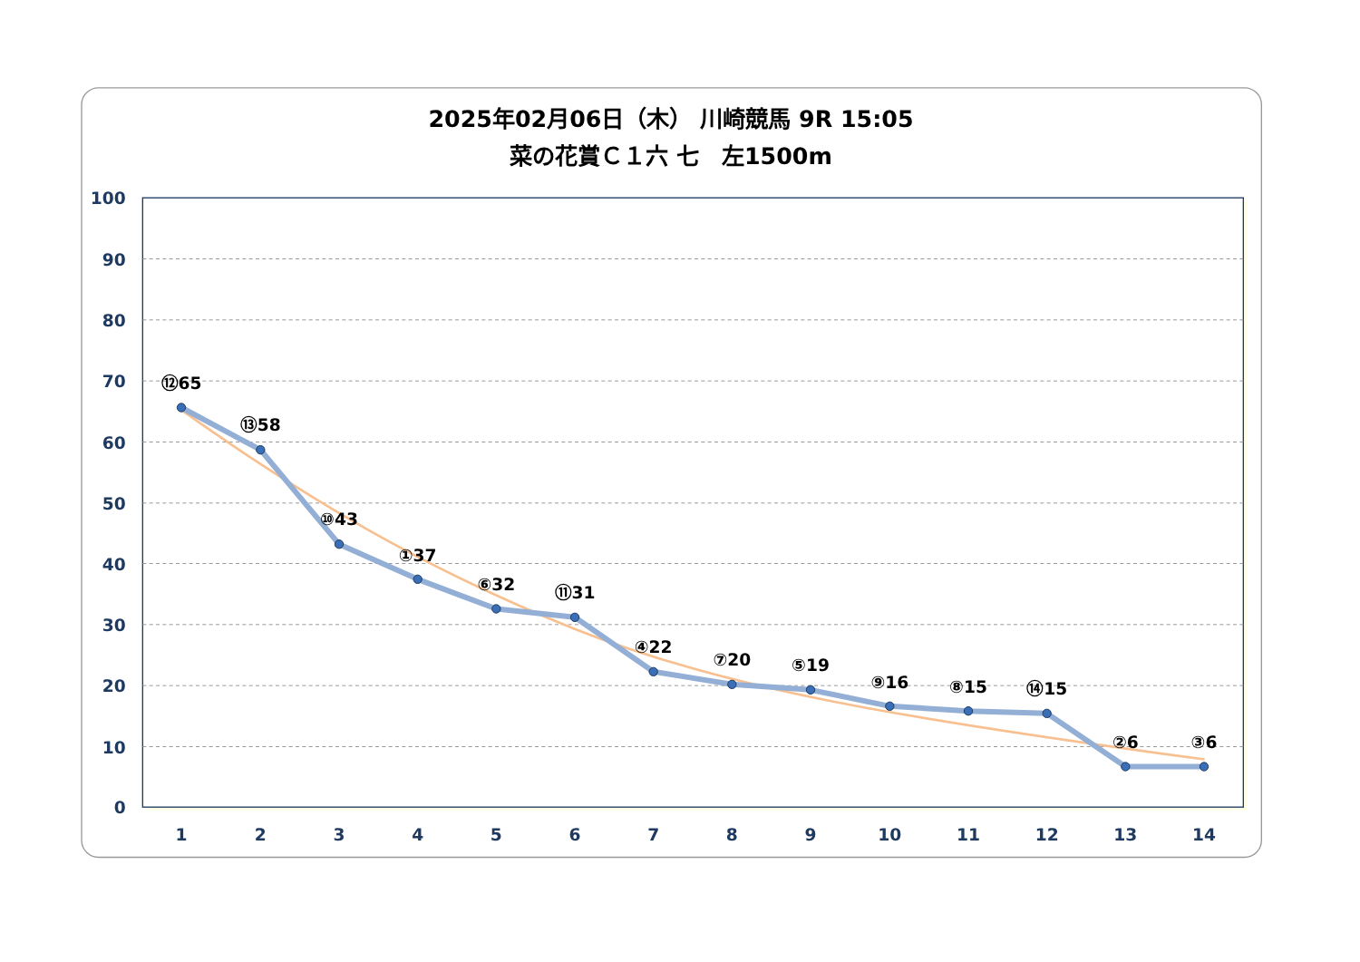2025年02月06日（木） 川崎競馬 9R 15:05
菜の花賞Ｃ１六 七　左1500m
100
90
80
70
60
50
40
30
20
10
0
⑫65
⑬58
⑩43
①37
⑥32
⑪31
④22
⑦20
⑤19
⑨16
⑧15
⑭15
②6
③6
1
2
3
4
5
6
7
8
9
10
11
12
13
14